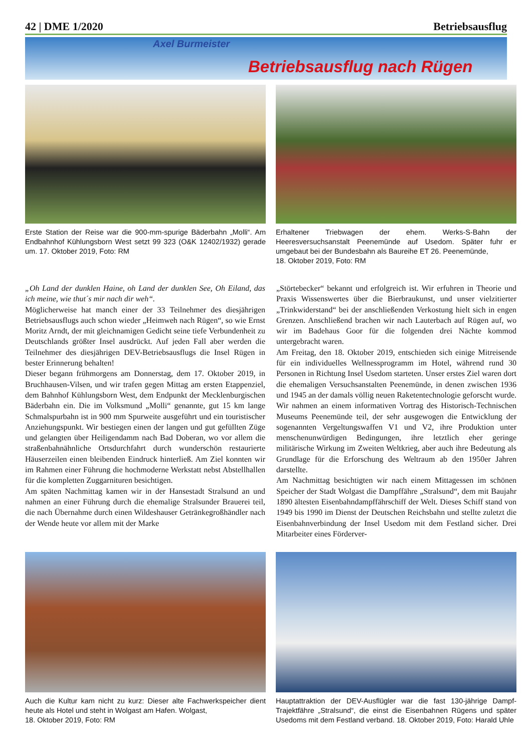42 | DME 1/2020 Betriebsausflug
Axel Burmeister
Betriebsausflug nach Rügen
Erste Station der Reise war die 900-mm-spurige Bäderbahn „Molli“. Am Endbahnhof Kühlungsborn West setzt 99 323 (O&K 12402/1932) gerade um. 17. Oktober 2019, Foto: RM
Erhaltener Triebwagen der ehem. Werks-S-Bahn der Heeresversuchsanstalt Peenemünde auf Usedom. Später fuhr er umgebaut bei der Bundesbahn als Baureihe ET 26. Peenemünde,
18. Oktober 2019, Foto: RM
„Oh Land der dunklen Haine, oh Land der dunklen See, Oh Eiland, das ich meine, wie thut´s mir nach dir weh“.
Möglicherweise hat manch einer der 33 Teilnehmer des diesjährigen Betriebsausflugs auch schon wieder „Heimweh nach Rügen“, so wie Ernst Moritz Arndt, der mit gleichnamigen Gedicht seine tiefe Verbundenheit zu Deutschlands größter Insel ausdrückt. Auf jeden Fall aber werden die Teilnehmer des diesjährigen DEV-Betriebsausflugs die Insel Rügen in bester Erinnerung behalten!
Dieser begann frühmorgens am Donnerstag, dem 17. Oktober 2019, in Bruchhausen-Vilsen, und wir trafen gegen Mittag am ersten Etappenziel, dem Bahnhof Kühlungsborn West, dem Endpunkt der Mecklenburgischen Bäderbahn ein. Die im Volksmund „Molli“ genannte, gut 15 km lange Schmalspurbahn ist in 900 mm Spurweite ausgeführt und ein touristischer Anziehungspunkt. Wir bestiegen einen der langen und gut gefüllten Züge und gelangten über Heiligendamm nach Bad Doberan, wo vor allem die straßenbahnähnliche Ortsdurchfahrt durch wunderschön restaurierte Häuserzeilen einen bleibenden Eindruck hinterließ. Am Ziel konnten wir im Rahmen einer Führung die hochmoderne Werkstatt nebst Abstellhallen für die kompletten Zuggarnituren besichtigen.
Am späten Nachmittag kamen wir in der Hansestadt Stralsund an und nahmen an einer Führung durch die ehemalige Stralsunder Brauerei teil, die nach Übernahme durch einen Wildeshauser Getränkegroßhändler nach der Wende heute vor allem mit der Marke
„Störtebecker“ bekannt und erfolgreich ist. Wir erfuhren in Theorie und Praxis Wissenswertes über die Bierbraukunst, und unser vielzitierter „Trinkwiderstand“ bei der anschließenden Verkostung hielt sich in engen Grenzen. Anschließend brachen wir nach Lauterbach auf Rügen auf, wo wir im Badehaus Goor für die folgenden drei Nächte kommod untergebracht waren.
Am Freitag, den 18. Oktober 2019, entschieden sich einige Mitreisende für ein individuelles Wellnessprogramm im Hotel, während rund 30 Personen in Richtung Insel Usedom starteten. Unser erstes Ziel waren dort die ehemaligen Versuchsanstalten Peenemünde, in denen zwischen 1936 und 1945 an der damals völlig neuen Raketentechnologie geforscht wurde. Wir nahmen an einem informativen Vortrag des Historisch-Technischen Museums Peenemünde teil, der sehr ausgewogen die Entwicklung der sogenannten Vergeltungswaffen V1 und V2, ihre Produktion unter menschenunwürdigen Bedingungen, ihre letztlich eher geringe militärische Wirkung im Zweiten Weltkrieg, aber auch ihre Bedeutung als Grundlage für die Erforschung des Weltraum ab den 1950er Jahren darstellte.
Am Nachmittag besichtigten wir nach einem Mittagessen im schönen Speicher der Stadt Wolgast die Dampffähre „Stralsund“, dem mit Baujahr 1890 ältesten Eisenbahndampffährschiff der Welt. Dieses Schiff stand von 1949 bis 1990 im Dienst der Deutschen Reichsbahn und stellte zuletzt die Eisenbahnverbindung der Insel Usedom mit dem Festland sicher. Drei Mitarbeiter eines Förderver-
Auch die Kultur kam nicht zu kurz: Dieser alte Fachwerkspeicher dient heute als Hotel und steht in Wolgast am Hafen. Wolgast,
18. Oktober 2019, Foto: RM
Hauptattraktion der DEV-Ausflügler war die fast 130-jährige Dampf-Trajektfähre „Stralsund“, die einst die Eisenbahnen Rügens und später Usedoms mit dem Festland verband. 18. Oktober 2019, Foto: Harald Uhle